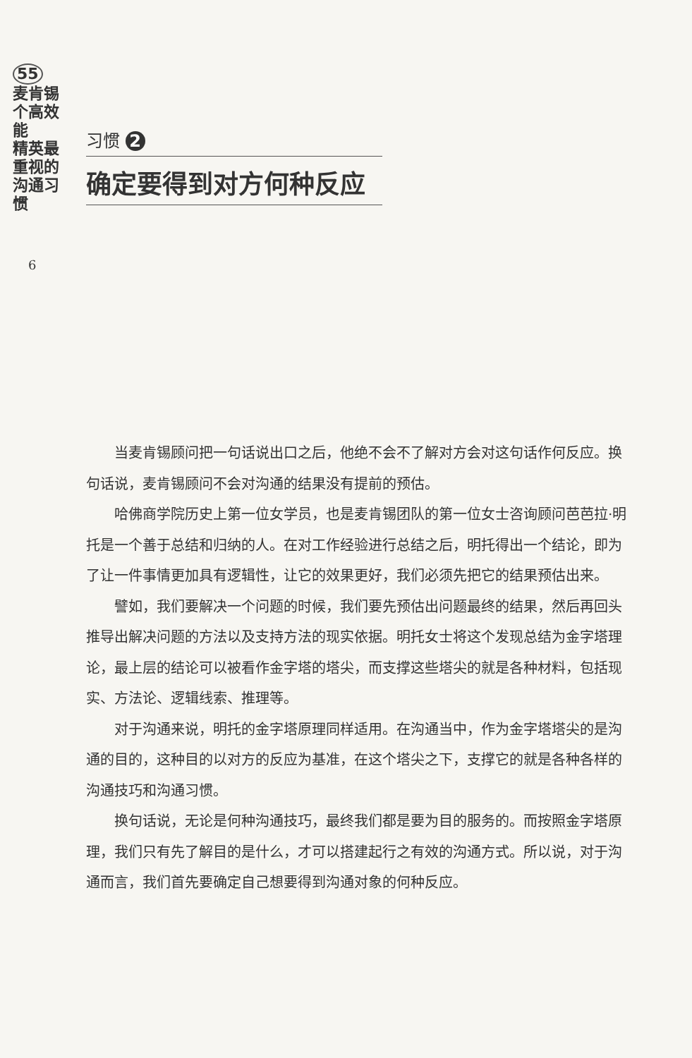55
麦肯锡 个高效能
精英最重视的 沟通习惯
6
习惯 2
确定要得到对方何种反应
当麦肯锡顾问把一句话说出口之后，他绝不会不了解对方会对这句话作何反应。换句话说，麦肯锡顾问不会对沟通的结果没有提前的预估。
哈佛商学院历史上第一位女学员，也是麦肯锡团队的第一位女士咨询顾问芭芭拉·明托是一个善于总结和归纳的人。在对工作经验进行总结之后，明托得出一个结论，即为了让一件事情更加具有逻辑性，让它的效果更好，我们必须先把它的结果预估出来。
譬如，我们要解决一个问题的时候，我们要先预估出问题最终的结果，然后再回头推导出解决问题的方法以及支持方法的现实依据。明托女士将这个发现总结为金字塔理论，最上层的结论可以被看作金字塔的塔尖，而支撑这些塔尖的就是各种材料，包括现实、方法论、逻辑线索、推理等。
对于沟通来说，明托的金字塔原理同样适用。在沟通当中，作为金字塔塔尖的是沟通的目的，这种目的以对方的反应为基准，在这个塔尖之下，支撑它的就是各种各样的沟通技巧和沟通习惯。
换句话说，无论是何种沟通技巧，最终我们都是要为目的服务的。而按照金字塔原理，我们只有先了解目的是什么，才可以搭建起行之有效的沟通方式。所以说，对于沟通而言，我们首先要确定自己想要得到沟通对象的何种反应。